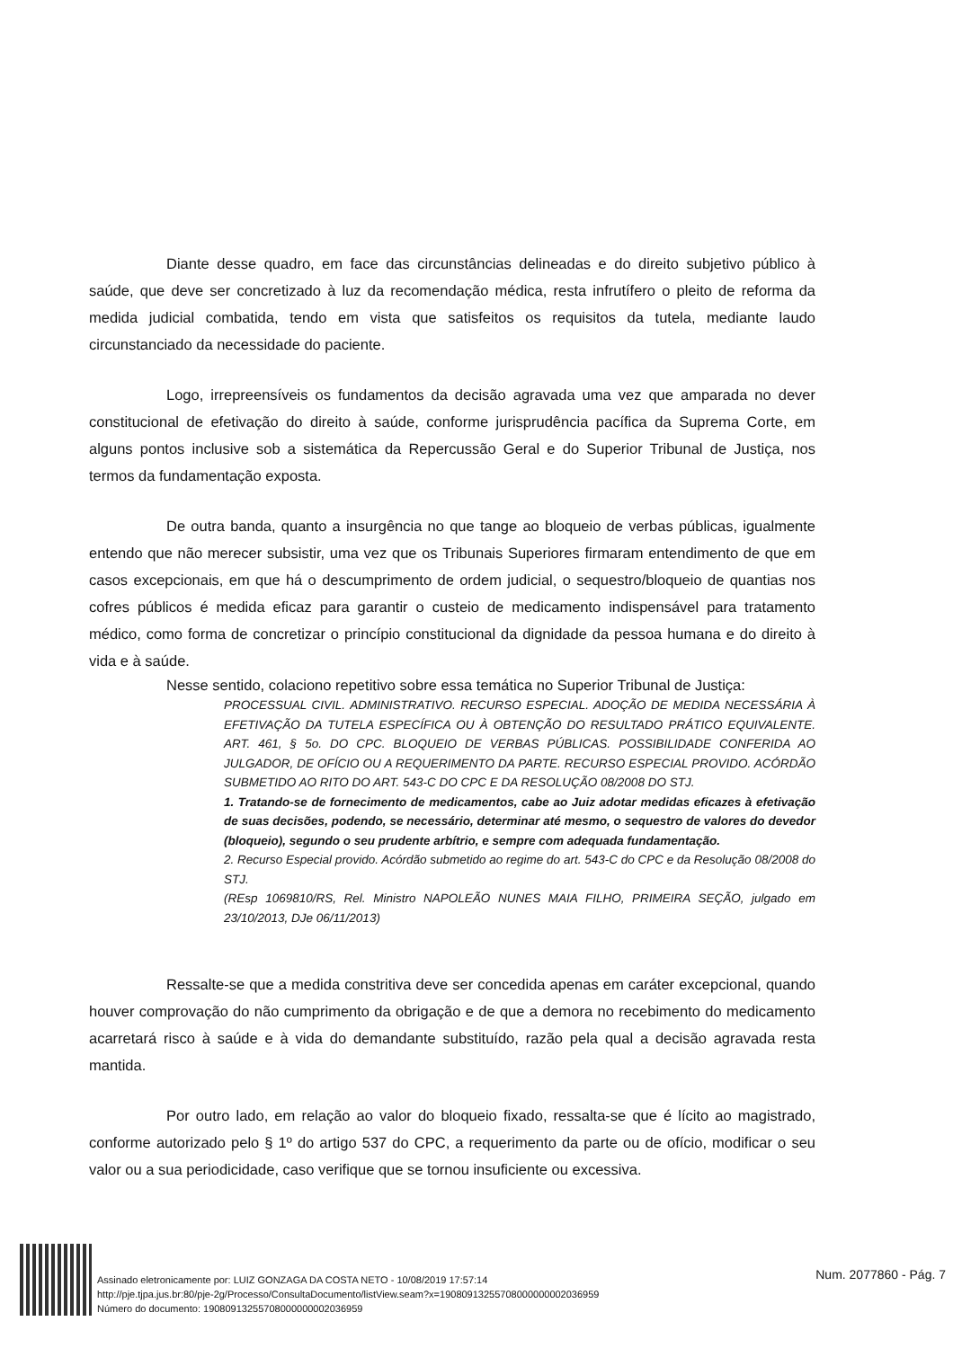Diante desse quadro, em face das circunstâncias delineadas e do direito subjetivo público à saúde, que deve ser concretizado à luz da recomendação médica, resta infrutífero o pleito de reforma da medida judicial combatida, tendo em vista que satisfeitos os requisitos da tutela, mediante laudo circunstanciado da necessidade do paciente.
Logo, irrepreensíveis os fundamentos da decisão agravada uma vez que amparada no dever constitucional de efetivação do direito à saúde, conforme jurisprudência pacífica da Suprema Corte, em alguns pontos inclusive sob a sistemática da Repercussão Geral e do Superior Tribunal de Justiça, nos termos da fundamentação exposta.
De outra banda, quanto a insurgência no que tange ao bloqueio de verbas públicas, igualmente entendo que não merecer subsistir, uma vez que os Tribunais Superiores firmaram entendimento de que em casos excepcionais, em que há o descumprimento de ordem judicial, o sequestro/bloqueio de quantias nos cofres públicos é medida eficaz para garantir o custeio de medicamento indispensável para tratamento médico, como forma de concretizar o princípio constitucional da dignidade da pessoa humana e do direito à vida e à saúde.
Nesse sentido, colaciono repetitivo sobre essa temática no Superior Tribunal de Justiça:
PROCESSUAL CIVIL. ADMINISTRATIVO. RECURSO ESPECIAL. ADOÇÃO DE MEDIDA NECESSÁRIA À EFETIVAÇÃO DA TUTELA ESPECÍFICA OU À OBTENÇÃO DO RESULTADO PRÁTICO EQUIVALENTE. ART. 461, § 5o. DO CPC. BLOQUEIO DE VERBAS PÚBLICAS. POSSIBILIDADE CONFERIDA AO JULGADOR, DE OFÍCIO OU A REQUERIMENTO DA PARTE. RECURSO ESPECIAL PROVIDO. ACÓRDÃO SUBMETIDO AO RITO DO ART. 543-C DO CPC E DA RESOLUÇÃO 08/2008 DO STJ.
1. Tratando-se de fornecimento de medicamentos, cabe ao Juiz adotar medidas eficazes à efetivação de suas decisões, podendo, se necessário, determinar até mesmo, o sequestro de valores do devedor (bloqueio), segundo o seu prudente arbítrio, e sempre com adequada fundamentação.
2. Recurso Especial provido. Acórdão submetido ao regime do art. 543-C do CPC e da Resolução 08/2008 do STJ.
(REsp 1069810/RS, Rel. Ministro NAPOLEÃO NUNES MAIA FILHO, PRIMEIRA SEÇÃO, julgado em 23/10/2013, DJe 06/11/2013)
Ressalte-se que a medida constritiva deve ser concedida apenas em caráter excepcional, quando houver comprovação do não cumprimento da obrigação e de que a demora no recebimento do medicamento acarretará risco à saúde e à vida do demandante substituído, razão pela qual a decisão agravada resta mantida.
Por outro lado, em relação ao valor do bloqueio fixado, ressalta-se que é lícito ao magistrado, conforme autorizado pelo § 1º do artigo 537 do CPC, a requerimento da parte ou de ofício, modificar o seu valor ou a sua periodicidade, caso verifique que se tornou insuficiente ou excessiva.
Assinado eletronicamente por: LUIZ GONZAGA DA COSTA NETO - 10/08/2019 17:57:14
http://pje.tjpa.jus.br:80/pje-2g/Processo/ConsultaDocumento/listView.seam?x=19080913255708000000002036959
Número do documento: 19080913255708000000002036959
Num. 2077860 - Pág. 7